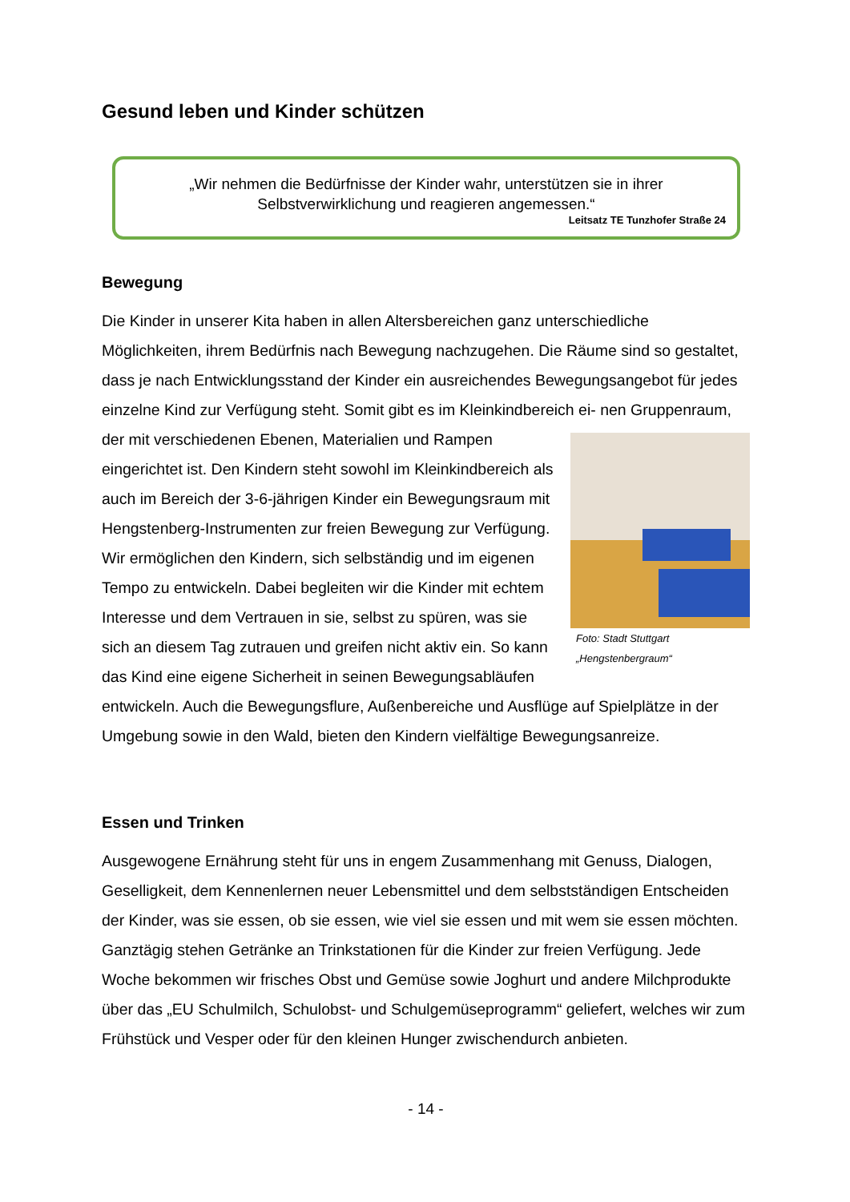Gesund leben und Kinder schützen
„Wir nehmen die Bedürfnisse der Kinder wahr, unterstützen sie in ihrer Selbstverwirklichung und reagieren angemessen.“
Leitsatz TE Tunzhofer Straße 24
Bewegung
Die Kinder in unserer Kita haben in allen Altersbereichen ganz unterschiedliche Möglichkeiten, ihrem Bedürfnis nach Bewegung nachzugehen. Die Räume sind so gestaltet, dass je nach Entwicklungsstand der Kinder ein ausreichendes Bewegungsangebot für jedes einzelne Kind zur Verfügung steht. Somit gibt es im Kleinkindbereich ei- Foto: Stadt Stuttgart „Hengstenbergraum“ nen Gruppenraum, der mit verschiedenen Ebenen, Materialien und Rampen eingerichtet ist. Den Kindern steht sowohl im Kleinkindbereich als auch im Bereich der 3-6-jährigen Kinder ein Bewegungsraum mit Hengstenberg-Instrumenten zur freien Bewegung zur Verfügung. Wir ermöglichen den Kindern, sich selbständig und im eigenen Tempo zu entwickeln. Dabei begleiten wir die Kinder mit echtem Interesse und dem Vertrauen in sie, selbst zu spüren, was sie sich an diesem Tag zutrauen und greifen nicht aktiv ein. So kann das Kind eine eigene Sicherheit in seinen Bewegungsabläufen entwickeln. Auch die Bewegungsflure, Außenbereiche und Ausflüge auf Spielplätze in der Umgebung sowie in den Wald, bieten den Kindern vielfältige Bewegungsanreize.
Essen und Trinken
Ausgewogene Ernährung steht für uns in engem Zusammenhang mit Genuss, Dialogen, Geselligkeit, dem Kennenlernen neuer Lebensmittel und dem selbstständigen Entscheiden der Kinder, was sie essen, ob sie essen, wie viel sie essen und mit wem sie essen möchten. Ganztägig stehen Getränke an Trinkstationen für die Kinder zur freien Verfügung. Jede Woche bekommen wir frisches Obst und Gemüse sowie Joghurt und andere Milchprodukte über das „EU Schulmilch, Schulobst- und Schulgemüseprogramm“ geliefert, welches wir zum Frühstück und Vesper oder für den kleinen Hunger zwischendurch anbieten.
- 14 -